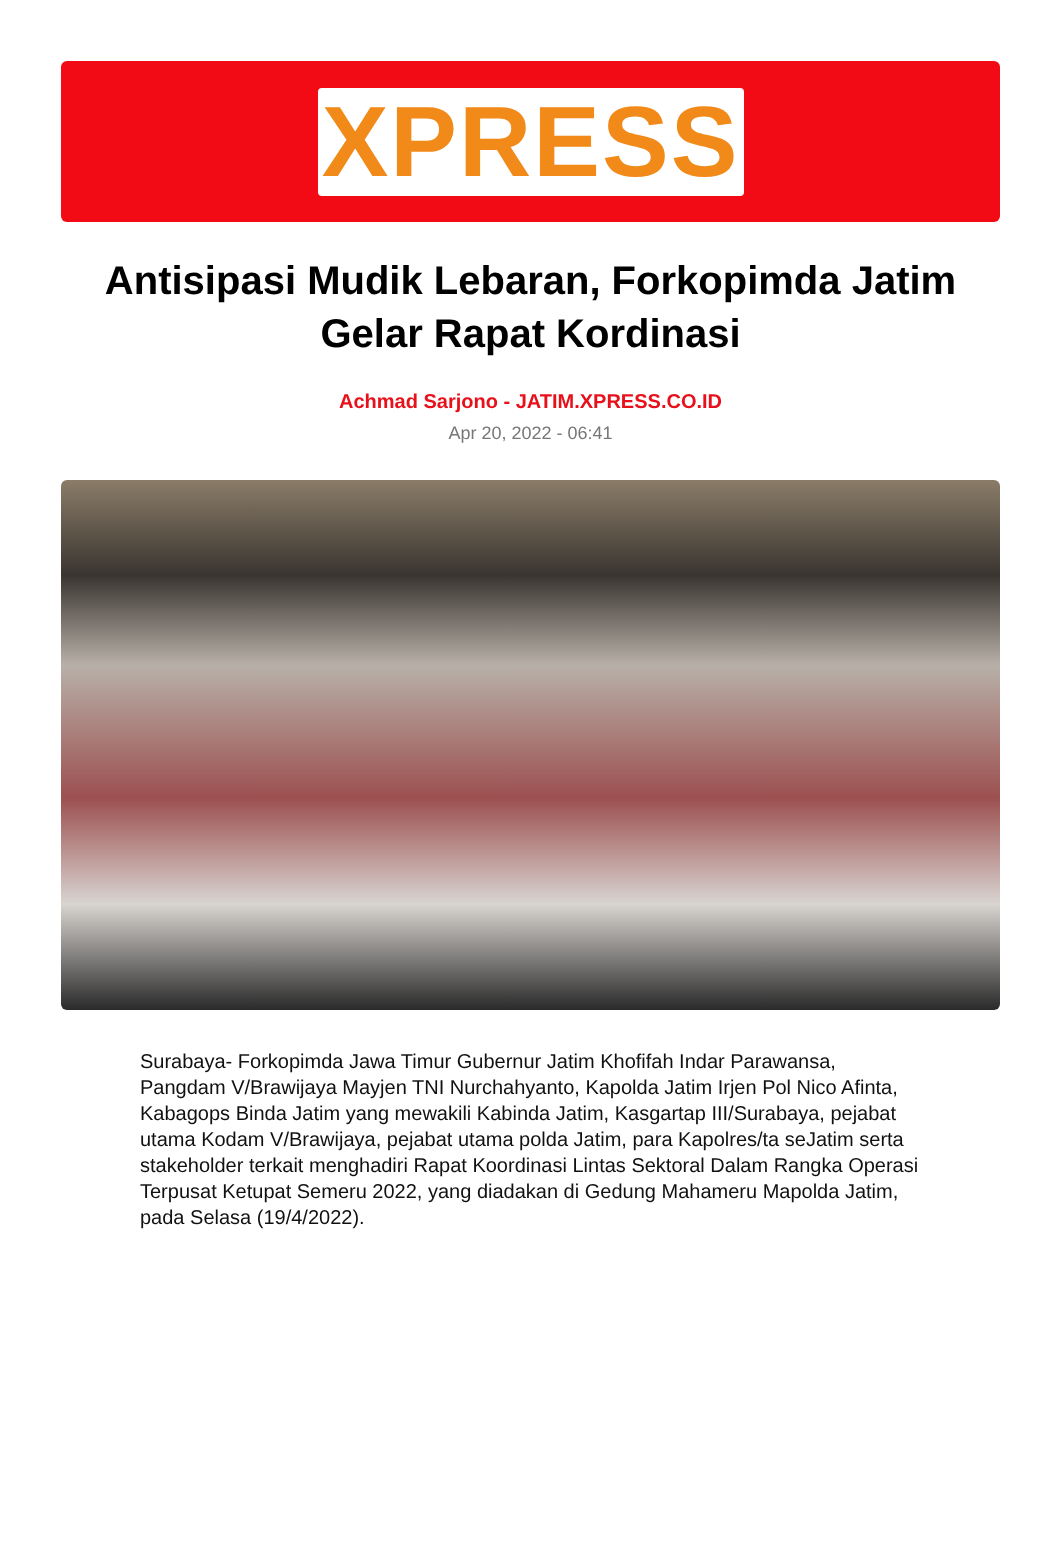XPRESS
Antisipasi Mudik Lebaran, Forkopimda Jatim Gelar Rapat Kordinasi
Achmad Sarjono - JATIM.XPRESS.CO.ID
Apr 20, 2022 - 06:41
Surabaya- Forkopimda Jawa Timur Gubernur Jatim Khofifah Indar Parawansa, Pangdam V/Brawijaya Mayjen TNI Nurchahyanto, Kapolda Jatim Irjen Pol Nico Afinta, Kabagops Binda Jatim yang mewakili Kabinda Jatim, Kasgartap III/Surabaya, pejabat utama Kodam V/Brawijaya, pejabat utama polda Jatim, para Kapolres/ta seJatim serta stakeholder terkait menghadiri Rapat Koordinasi Lintas Sektoral Dalam Rangka Operasi Terpusat Ketupat Semeru 2022, yang diadakan di Gedung Mahameru Mapolda Jatim, pada Selasa (19/4/2022).